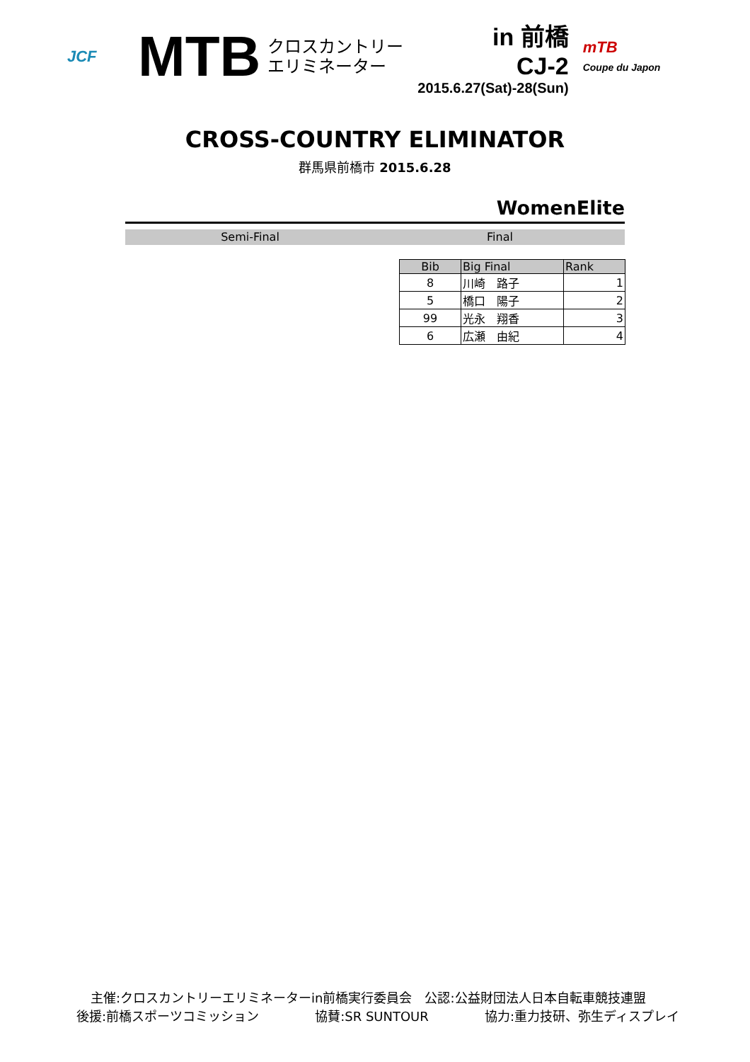JCF
MTB
クロスカントリー
エリミネーター
in 前橋
CJ-2
2015.6.27(Sat)-28(Sun)
mTB
Coupe du Japon
CROSS-COUNTRY ELIMINATOR
群馬県前橋市 2015.6.28
WomenElite
Semi-Final Final
| Bib | Big Final | Rank |
| --- | --- | --- |
| 8 | 川崎 路子 | 1 |
| 5 | 橋口 陽子 | 2 |
| 99 | 光永 翔香 | 3 |
| 6 | 広瀬 由紀 | 4 |
主催:クロスカントリーエリミネーターin前橋実行委員会　公認:公益財団法人日本自転車競技連盟
後援:前橋スポーツコミッション 協賛:SR SUNTOUR 協力:重力技研、弥生ディスプレイ